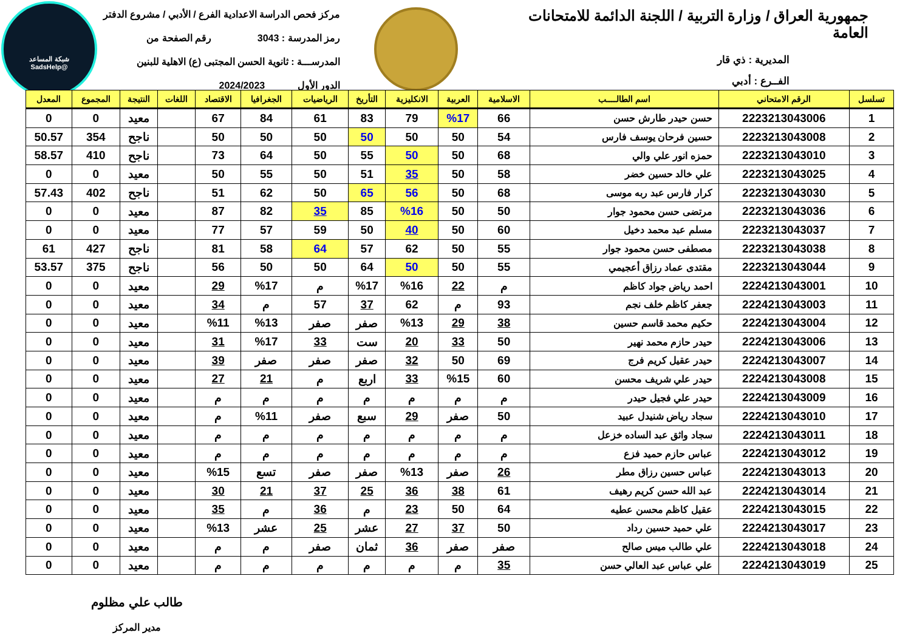شبكة المساعد
@SadsHelp
جمهورية العراق / وزارة التربية / اللجنة الدائمة للامتحانات العامة
المديرية : ذي قار
الفــرع : أدبي
مركز فحص الدراسة الاعدادية الفرع / الأدبي / مشروع الدفتر
رمز المدرسة : 3043 رقم الصفحة من
المدرســـة : ثانوية الحسن المجتبى (ع) الاهلية للبنين
الدور الأول 2024/2023
| تسلسل | الرقم الامتحاني | اسم الطالــــب | الاسلامية | العربية | الانكليزية | التأريخ | الرياضيات | الجغرافيا | الاقتصاد | اللغات | النتيجة | المجموع | المعدل |
| --- | --- | --- | --- | --- | --- | --- | --- | --- | --- | --- | --- | --- | --- |
| 1 | 2223213043006 | حسن حيدر طارش حسن | 66 | %17 | 79 | 83 | 61 | 84 | 67 | | معيد | 0 | 0 |
| 2 | 2223213043008 | حسين فرحان يوسف فارس | 54 | 50 | 50 | 50 | 50 | 50 | 50 | | ناجح | 354 | 50.57 |
| 3 | 2223213043010 | حمزه انور علي والي | 68 | 50 | 50 | 55 | 50 | 64 | 73 | | ناجح | 410 | 58.57 |
| 4 | 2223213043025 | علي خالد حسين خضر | 58 | 50 | 35 | 51 | 50 | 55 | 50 | | معيد | 0 | 0 |
| 5 | 2223213043030 | كرار فارس عبد ربه موسى | 68 | 50 | 56 | 65 | 50 | 62 | 51 | | ناجح | 402 | 57.43 |
| 6 | 2223213043036 | مرتضى حسن محمود جوار | 50 | 50 | %16 | 85 | 35 | 82 | 87 | | معيد | 0 | 0 |
| 7 | 2223213043037 | مسلم عبد محمد دخيل | 60 | 50 | 40 | 50 | 59 | 57 | 77 | | معيد | 0 | 0 |
| 8 | 2223213043038 | مصطفى حسن محمود جوار | 55 | 50 | 62 | 57 | 64 | 58 | 81 | | ناجح | 427 | 61 |
| 9 | 2223213043044 | مقتدى عماد رزاق أعجيمي | 55 | 50 | 50 | 64 | 50 | 50 | 56 | | ناجح | 375 | 53.57 |
| 10 | 2224213043001 | احمد رياض جواد كاظم | م | 22 | %16 | %17 | م | %17 | 29 | | معيد | 0 | 0 |
| 11 | 2224213043003 | جعفر كاظم خلف نجم | 93 | م | 62 | 37 | 57 | م | 34 | | معيد | 0 | 0 |
| 12 | 2224213043004 | حكيم محمد قاسم حسين | 38 | 29 | %13 | صفر | صفر | %13 | %11 | | معيد | 0 | 0 |
| 13 | 2224213043006 | حيدر حازم محمد نهير | 50 | 33 | 20 | ست | 33 | %17 | 31 | | معيد | 0 | 0 |
| 14 | 2224213043007 | حيدر عقيل كريم فرج | 69 | 50 | 32 | صفر | صفر | صفر | 39 | | معيد | 0 | 0 |
| 15 | 2224213043008 | حيدر علي شريف محسن | 60 | %15 | 33 | اربع | م | 21 | 27 | | معيد | 0 | 0 |
| 16 | 2224213043009 | حيدر علي فجيل حيدر | م | م | م | م | م | م | م | | معيد | 0 | 0 |
| 17 | 2224213043010 | سجاد رياض شنيدل عبيد | 50 | صفر | 29 | سبع | صفر | %11 | م | | معيد | 0 | 0 |
| 18 | 2224213043011 | سجاد واثق عبد الساده خزعل | م | م | م | م | م | م | م | | معيد | 0 | 0 |
| 19 | 2224213043012 | عباس حازم حميد فزع | م | م | م | م | م | م | م | | معيد | 0 | 0 |
| 20 | 2224213043013 | عباس حسين رزاق مطر | 26 | صفر | %13 | صفر | صفر | تسع | %15 | | معيد | 0 | 0 |
| 21 | 2224213043014 | عبد الله حسن كريم رهيف | 61 | 38 | 36 | 25 | 37 | 21 | 30 | | معيد | 0 | 0 |
| 22 | 2224213043015 | عقيل كاظم محسن عطيه | 64 | 50 | 23 | م | 36 | م | 35 | | معيد | 0 | 0 |
| 23 | 2224213043017 | علي حميد حسين رداد | 50 | 37 | 27 | عشر | 25 | عشر | %13 | | معيد | 0 | 0 |
| 24 | 2224213043018 | علي طالب ميس صالح | صفر | صفر | 36 | ثمان | صفر | م | م | | معيد | 0 | 0 |
| 25 | 2224213043019 | علي عباس عبد العالي حسن | 35 | م | م | م | م | م | م | | معيد | 0 | 0 |
طالب علي مظلوم
مدير المركز